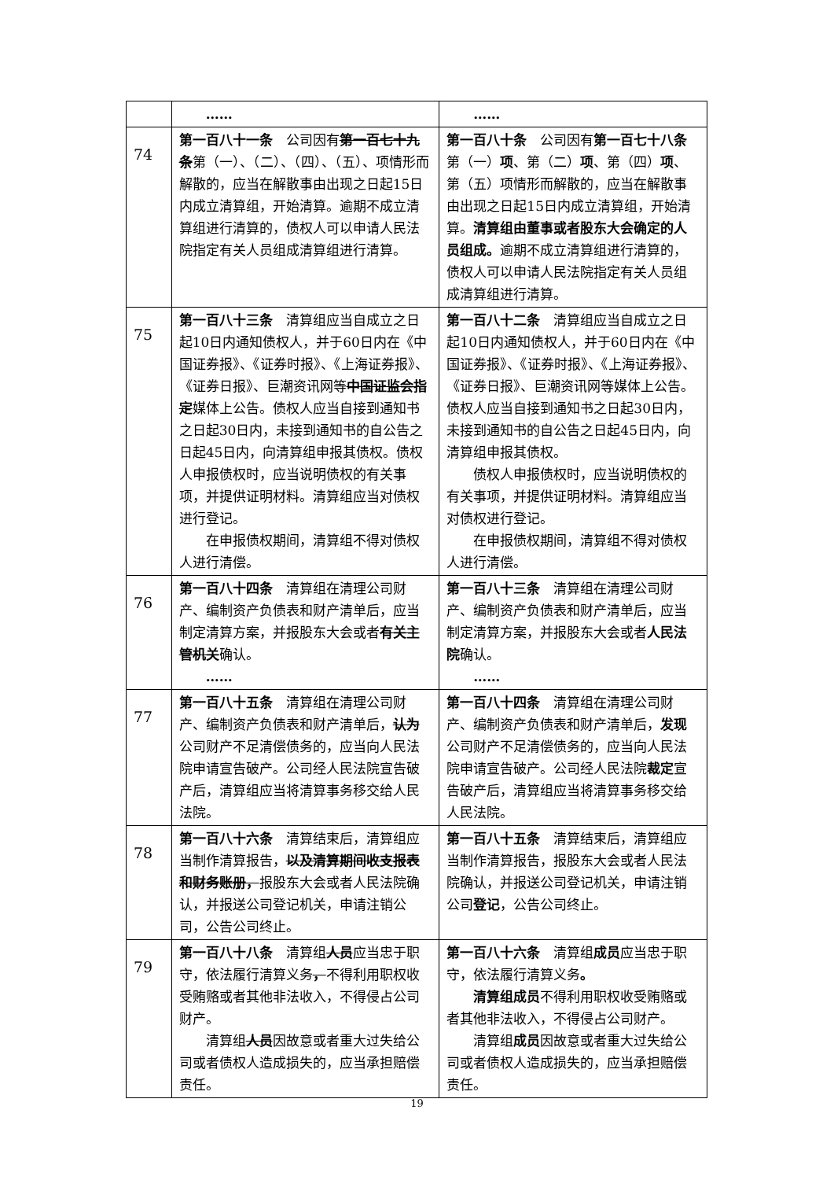| | …… | …… |
| 74 | 第一百八十一条 公司因有 第一百七十九条 第（一）、（二）、（四）、（五）、项情形而解散的，应当在解散事由出现之日起15日内成立清算组，开始清算。逾期不成立清算组进行清算的，债权人可以申请人民法院指定有关人员组成清算组进行清算。 | 第一百八十条 公司因有 第一百七十八条 第（一） 项 、第（二） 项 、第（四） 项 、第（五）项情形而解散的，应当在解散事由出现之日起15日内成立清算组，开始清算。 清算组由董事或者股东大会确定的人员组成。 逾期不成立清算组进行清算的，债权人可以申请人民法院指定有关人员组成清算组进行清算。 |
| 75 | 第一百八十三条 清算组应当自成立之日起10日内通知债权人，并于60日内在《中国证券报》、《证券时报》、《上海证券报》、《证券日报》、巨潮资讯网等 中国证监会指定 媒体上公告。债权人应当自接到通知书之日起30日内，未接到通知书的自公告之日起45日内，向清算组申报其债权。债权人申报债权时，应当说明债权的有关事项，并提供证明材料。清算组应当对债权进行登记。 在申报债权期间，清算组不得对债权人进行清偿。 | 第一百八十二条 清算组应当自成立之日起10日内通知债权人，并于60日内在《中国证券报》、《证券时报》、《上海证券报》、《证券日报》、巨潮资讯网等媒体上公告。债权人应当自接到通知书之日起30日内，未接到通知书的自公告之日起45日内，向清算组申报其债权。 债权人申报债权时，应当说明债权的有关事项，并提供证明材料。清算组应当对债权进行登记。 在申报债权期间，清算组不得对债权人进行清偿。 |
| 76 | 第一百八十四条 清算组在清理公司财产、编制资产负债表和财产清单后，应当制定清算方案，并报股东大会或者 有关主管机关 确认。 …… | 第一百八十三条 清算组在清理公司财产、编制资产负债表和财产清单后，应当制定清算方案，并报股东大会或者 人民法院 确认。 …… |
| 77 | 第一百八十五条 清算组在清理公司财产、编制资产负债表和财产清单后， 认为 公司财产不足清偿债务的，应当向人民法院申请宣告破产。公司经人民法院宣告破产后，清算组应当将清算事务移交给人民法院。 | 第一百八十四条 清算组在清理公司财产、编制资产负债表和财产清单后， 发现 公司财产不足清偿债务的，应当向人民法院申请宣告破产。公司经人民法院 裁定 宣告破产后，清算组应当将清算事务移交给人民法院。 |
| 78 | 第一百八十六条 清算结束后，清算组应当制作清算报告， 以及清算期间收支报表和财务账册， 报股东大会或者人民法院确认，并报送公司登记机关，申请注销公司，公告公司终止。 | 第一百八十五条 清算结束后，清算组应当制作清算报告，报股东大会或者人民法院确认，并报送公司登记机关，申请注销公司 登记 ，公告公司终止。 |
| 79 | 第一百八十八条 清算组 人员 应当忠于职守，依法履行清算义务 ， 不得利用职权收受贿赂或者其他非法收入，不得侵占公司财产。 清算组 人员 因故意或者重大过失给公司或者债权人造成损失的，应当承担赔偿责任。 | 第一百八十六条 清算组 成员 应当忠于职守，依法履行清算义务 。 清算组成员 不得利用职权收受贿赂或者其他非法收入，不得侵占公司财产。 清算组 成员 因故意或者重大过失给公司或者债权人造成损失的，应当承担赔偿责任。 |
19